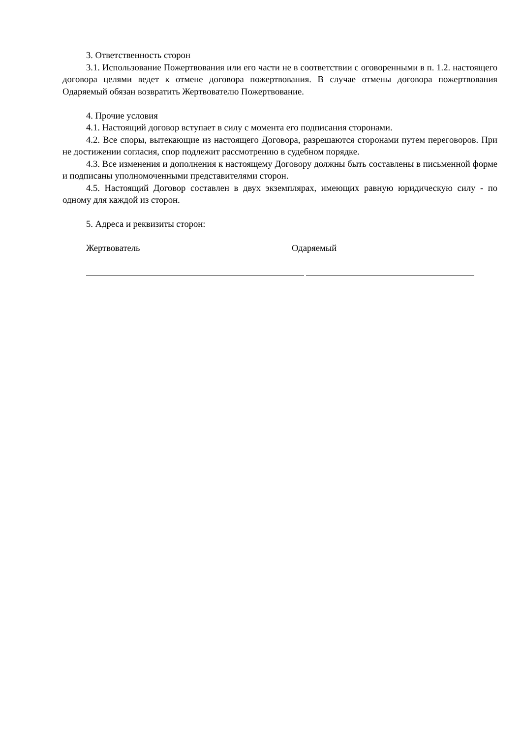3. Ответственность сторон
3.1. Использование Пожертвования или его части не в соответствии с оговоренными в п. 1.2. настоящего договора целями ведет к отмене договора пожертвования. В случае отмены договора пожертвования Одаряемый обязан возвратить Жертвователю Пожертвование.
4. Прочие условия
4.1. Настоящий договор вступает в силу с момента его подписания сторонами.
4.2. Все споры, вытекающие из настоящего Договора, разрешаются сторонами путем переговоров. При не достижении согласия, спор подлежит рассмотрению в судебном порядке.
4.3. Все изменения и дополнения к настоящему Договору должны быть составлены в письменной форме и подписаны уполномоченными представителями сторон.
4.5. Настоящий Договор составлен в двух экземплярах, имеющих равную юридическую силу - по одному для каждой из сторон.
5. Адреса и реквизиты сторон:
Жертвователь Одаряемый